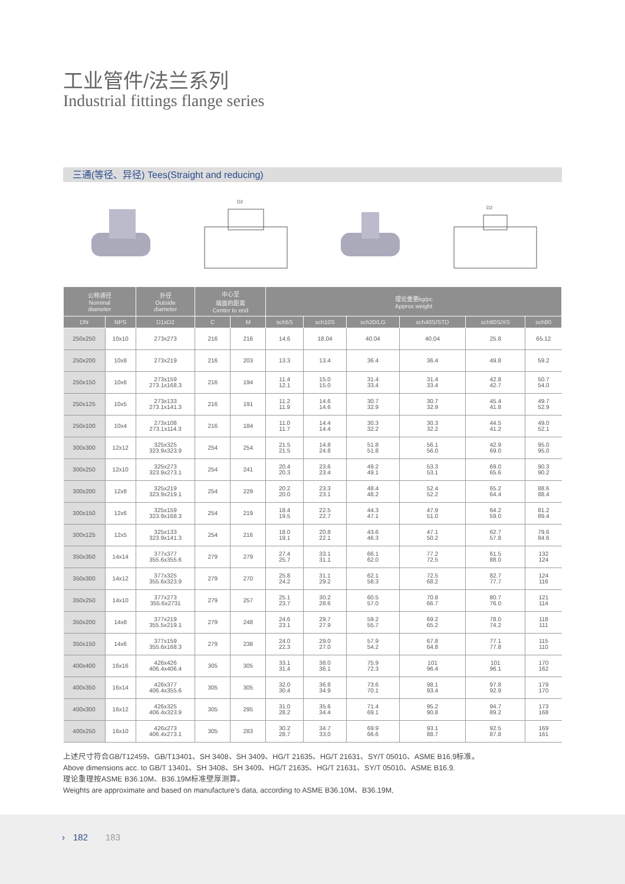工业管件/法兰系列
Industrial fittings flange series
三通(等径、异径) Tees(Straight and reducing)
D2
D2
| 公称通径 Nominal diameter | | 外径 Outside diameter | 中心至 端面的距离 Center to end | | 理论重量kg/pc Approx weight | | | | | |
| --- | --- | --- | --- | --- | --- | --- | --- | --- | --- | --- |
| DN | NPS | D1xD2 | C | M | sch5S | sch10S | sch20/LG | sch40S/STD | sch80S/XS | sch80 |
| 250x250 | 10x10 | 273x273 | 216 | 216 | 14.6 | 18.04 | 40.04 | 40.04 | 25.8 | 65.12 |
| 250x200 | 10x8 | 273x219 | 216 | 203 | 13.3 | 13.4 | 36.4 | 36.4 | 49.8 | 59.2 |
| 250x150 | 10x6 | 273x159 273.1x168.3 | 216 | 194 | 11.4 12.1 | 15.0 15.0 | 31.4 33.4 | 31.4 33.4 | 42.8 42.7 | 50.7 54.0 |
| 250x125 | 10x5 | 273x133 273.1x141.3 | 216 | 191 | 11.2 11.9 | 14.6 14.6 | 30.7 32.9 | 30.7 32.9 | 45.4 41.8 | 49.7 52.9 |
| 250x100 | 10x4 | 273x108 273.1x114.3 | 216 | 184 | 11.0 11.7 | 14.4 14.4 | 30.3 32.2 | 30.3 32.2 | 44.5 41.2 | 49.0 52.1 |
| 300x300 | 12x12 | 325x325 323.9x323.9 | 254 | 254 | 21.5 21.5 | 14.8 24.8 | 51.8 51.8 | 56.1 56.0 | 42.9 69.0 | 95.0 95.0 |
| 300x250 | 12x10 | 325x273 323.9x273.1 | 254 | 241 | 20.4 20.3 | 23.6 23.4 | 49.2 49.1 | 53.3 53.1 | 69.0 65.6 | 90.3 90.2 |
| 300x200 | 12x8 | 325x219 323.9x219.1 | 254 | 229 | 20.2 20.0 | 23.3 23.1 | 48.4 48.2 | 52.4 52.2 | 65.2 64.4 | 88.6 88.4 |
| 300x150 | 12x6 | 325x159 323.9x168.3 | 254 | 219 | 18.4 19.5 | 22.5 22.7 | 44.3 47.1 | 47.9 51.0 | 64.2 59.0 | 81.2 89.4 |
| 300x125 | 12x5 | 325x133 323.9x141.3 | 254 | 216 | 18.0 19.1 | 20.8 22.1 | 43.6 46.3 | 47.1 50.2 | 62.7 57.8 | 79.6 84.6 |
| 350x350 | 14x14 | 377x377 355.6x355.6 | 279 | 279 | 27.4 25.7 | 33.1 31.1 | 66.1 62.0 | 77.2 72.5 | 61.5 88.0 | 132 124 |
| 350x300 | 14x12 | 377x325 355.6x323.9 | 279 | 270 | 25.8 24.2 | 31.1 29.2 | 62.1 58.3 | 72.5 68.2 | 82.7 77.7 | 124 116 |
| 350x250 | 14x10 | 377x273 355.6x2731 | 279 | 257 | 25.1 23.7 | 30.2 28.6 | 60.5 57.0 | 70.8 66.7 | 80.7 76.0 | 121 114 |
| 350x200 | 14x8 | 377x219 355.5x219.1 | 279 | 248 | 24.6 23.1 | 29.7 27.9 | 59.2 55.7 | 69.2 65.2 | 78.0 74.2 | 118 111 |
| 350x150 | 14x6 | 377x159 355.6x168.3 | 279 | 238 | 24.0 22.3 | 29.0 27.0 | 57.9 54.2 | 67.8 64.8 | 77.1 77.8 | 115 110 |
| 400x400 | 16x16 | 426x426 406.4x406.4 | 305 | 305 | 33.1 31.4 | 38.0 36.1 | 75.9 72.3 | 101 96.4 | 101 96.1 | 170 162 |
| 400x350 | 16x14 | 426x377 406.4x355.6 | 305 | 305 | 32.0 30.4 | 36.8 34.9 | 73.6 70.1 | 98.1 93.4 | 97.8 92.9 | 179 170 |
| 400x300 | 16x12 | 426x325 406.4x323.9 | 305 | 295 | 31.0 28.2 | 35.6 34.4 | 71.4 69.1 | 95.2 90.8 | 94.7 89.2 | 173 168 |
| 400x250 | 16x10 | 426x273 406.4x273.1 | 305 | 283 | 30.2 28.7 | 34.7 33.0 | 69.9 66.6 | 93.1 88.7 | 92.5 87.8 | 169 161 |
上述尺寸符合GB/T12459、GB/T13401、SH 3408、SH 3409、HG/T 21635、HG/T 21631、SY/T 05010、ASME B16.9标准。
Above dimensions acc. to GB/T 13401、SH 3408、SH 3409、HG/T 21635、HG/T 21631、SY/T 05010、ASME B16.9.
理论重理按ASME B36.10M、B36.19M标准壁厚测算。
Weights are approximate and based on manufacture's data, according to ASME B36.10M、B36.19M,
› 182 183